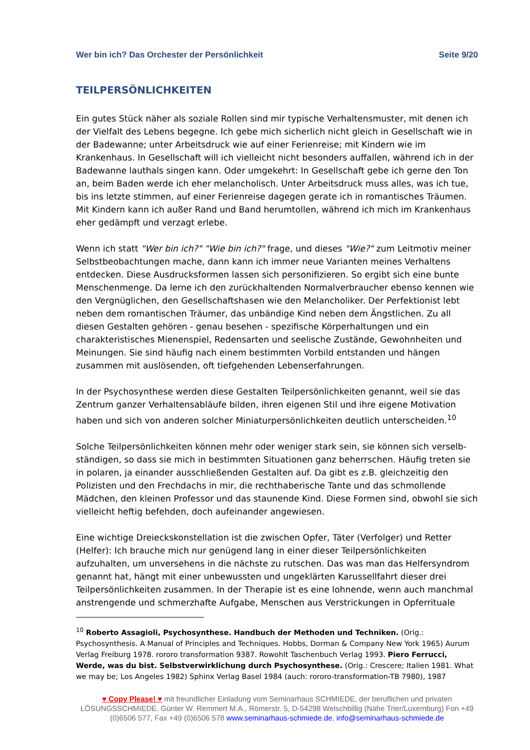Wer bin ich? Das Orchester der Persönlichkeit Seite 9/20
TEILPERSÖNLICHKEITEN
Ein gutes Stück näher als soziale Rollen sind mir typische Verhaltensmuster, mit denen ich der Vielfalt des Lebens begegne. Ich gebe mich sicherlich nicht gleich in Gesellschaft wie in der Badewanne; unter Arbeitsdruck wie auf einer Ferienreise; mit Kindern wie im Krankenhaus. In Gesellschaft will ich vielleicht nicht besonders auffallen, während ich in der Badewanne lauthals singen kann. Oder umgekehrt: In Gesellschaft gebe ich gerne den Ton an, beim Baden werde ich eher melancholisch. Unter Arbeitsdruck muss alles, was ich tue, bis ins letzte stimmen, auf einer Ferienreise dagegen gerate ich in romantisches Träumen. Mit Kindern kann ich außer Rand und Band herumtollen, während ich mich im Krankenhaus eher gedämpft und verzagt erlebe.
Wenn ich statt "Wer bin ich?" "Wie bin ich?" frage, und dieses "Wie?" zum Leitmotiv meiner Selbstbeobachtungen mache, dann kann ich immer neue Varianten meines Verhaltens entdecken. Diese Ausdrucksformen lassen sich personifizieren. So ergibt sich eine bunte Menschenmenge. Da lerne ich den zurückhaltenden Normalverbraucher ebenso kennen wie den Vergnüglichen, den Gesellschaftshasen wie den Melancholiker. Der Perfektionist lebt neben dem romantischen Träumer, das unbändige Kind neben dem Ängstlichen. Zu all diesen Gestalten gehören - genau besehen - spezifische Körperhaltungen und ein charakteristisches Mienenspiel, Redensarten und seelische Zustände, Gewohnheiten und Meinungen. Sie sind häufig nach einem bestimmten Vorbild entstanden und hängen zusammen mit auslösenden, oft tiefgehenden Lebenserfahrungen.
In der Psychosynthese werden diese Gestalten Teilpersönlichkeiten genannt, weil sie das Zentrum ganzer Verhaltensabläufe bilden, ihren eigenen Stil und ihre eigene Motivation haben und sich von anderen solcher Miniaturpersönlichkeiten deutlich unterscheiden.<sup>10</sup>
Solche Teilpersönlichkeiten können mehr oder weniger stark sein, sie können sich verselb-ständigen, so dass sie mich in bestimmten Situationen ganz beherrschen. Häufig treten sie in polaren, ja einander ausschließenden Gestalten auf. Da gibt es z.B. gleichzeitig den Polizisten und den Frechdachs in mir, die rechthaberische Tante und das schmollende Mädchen, den kleinen Professor und das staunende Kind. Diese Formen sind, obwohl sie sich vielleicht heftig befehden, doch aufeinander angewiesen.
Eine wichtige Dreieckskonstellation ist die zwischen Opfer, Täter (Verfolger) und Retter (Helfer): Ich brauche mich nur genügend lang in einer dieser Teilpersönlichkeiten aufzuhalten, um unversehens in die nächste zu rutschen. Das was man das Helfersyndrom genannt hat, hängt mit einer unbewussten und ungeklärten Karussellfahrt dieser drei Teilpersönlichkeiten zusammen. In der Therapie ist es eine lohnende, wenn auch manchmal anstrengende und schmerzhafte Aufgabe, Menschen aus Verstrickungen in Opferrituale
<sup>10</sup> Roberto Assagioli, Psychosynthese. Handbuch der Methoden und Techniken. (Orig.: Psychosynthesis. A Manual of Principles and Techniques. Hobbs, Dorman & Company New York 1965) Aurum Verlag Freiburg 1978. rororo transformation 9387. Rowohlt Taschenbuch Verlag 1993. Piero Ferrucci, Werde, was du bist. Selbstverwirklichung durch Psychosynthese. (Orig.: Crescere; Italien 1981. What we may be; Los Angeles 1982) Sphinx Verlag Basel 1984 (auch: rororo-transformation-TB 7980), 1987
♥ Copy Please! ♥ mit freundlicher Einladung vom Seminarhaus SCHMIEDE, der beruflichen und privaten LÖSUNGSSCHMIEDE. Günter W. Remmert M.A., Römerstr. 5, D-54298 Welschbillig (Nähe Trier/Luxemburg) Fon +49 (0)6506 577, Fax +49 (0)6506 578 www.seminarhaus-schmiede.de, info@seminarhaus-schmiede.de